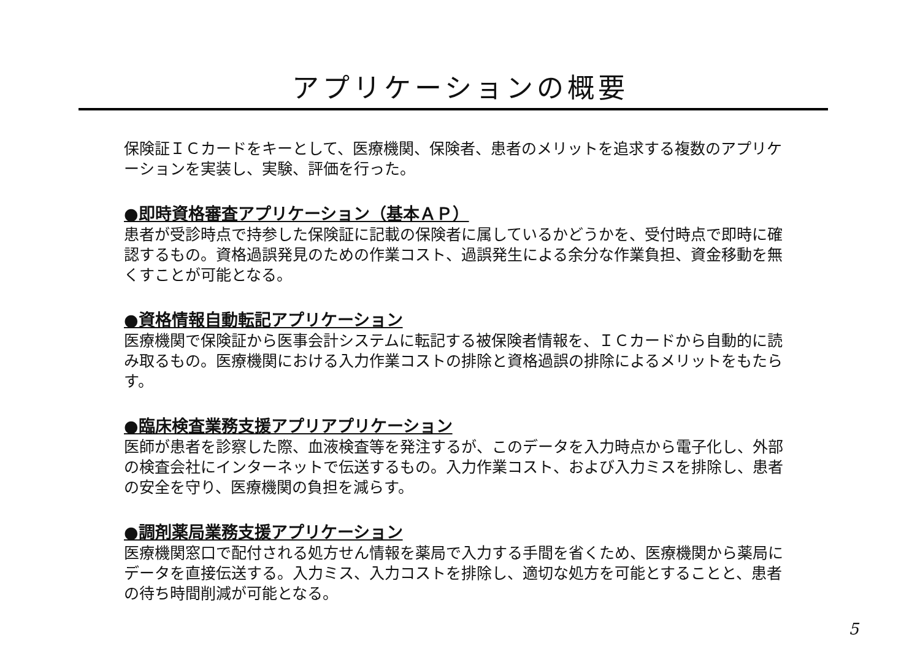アプリケーションの概要
保険証ＩＣカードをキーとして、医療機関、保険者、患者のメリットを追求する複数のアプリケーションを実装し、実験、評価を行った。
●即時資格審査アプリケーション（基本ＡＰ）
患者が受診時点で持参した保険証に記載の保険者に属しているかどうかを、受付時点で即時に確認するもの。資格過誤発見のための作業コスト、過誤発生による余分な作業負担、資金移動を無くすことが可能となる。
●資格情報自動転記アプリケーション
医療機関で保険証から医事会計システムに転記する被保険者情報を、ＩＣカードから自動的に読み取るもの。医療機関における入力作業コストの排除と資格過誤の排除によるメリットをもたらす。
●臨床検査業務支援アプリアプリケーション
医師が患者を診察した際、血液検査等を発注するが、このデータを入力時点から電子化し、外部の検査会社にインターネットで伝送するもの。入力作業コスト、および入力ミスを排除し、患者の安全を守り、医療機関の負担を減らす。
●調剤薬局業務支援アプリケーション
医療機関窓口で配付される処方せん情報を薬局で入力する手間を省くため、医療機関から薬局にデータを直接伝送する。入力ミス、入力コストを排除し、適切な処方を可能とすることと、患者の待ち時間削減が可能となる。
5